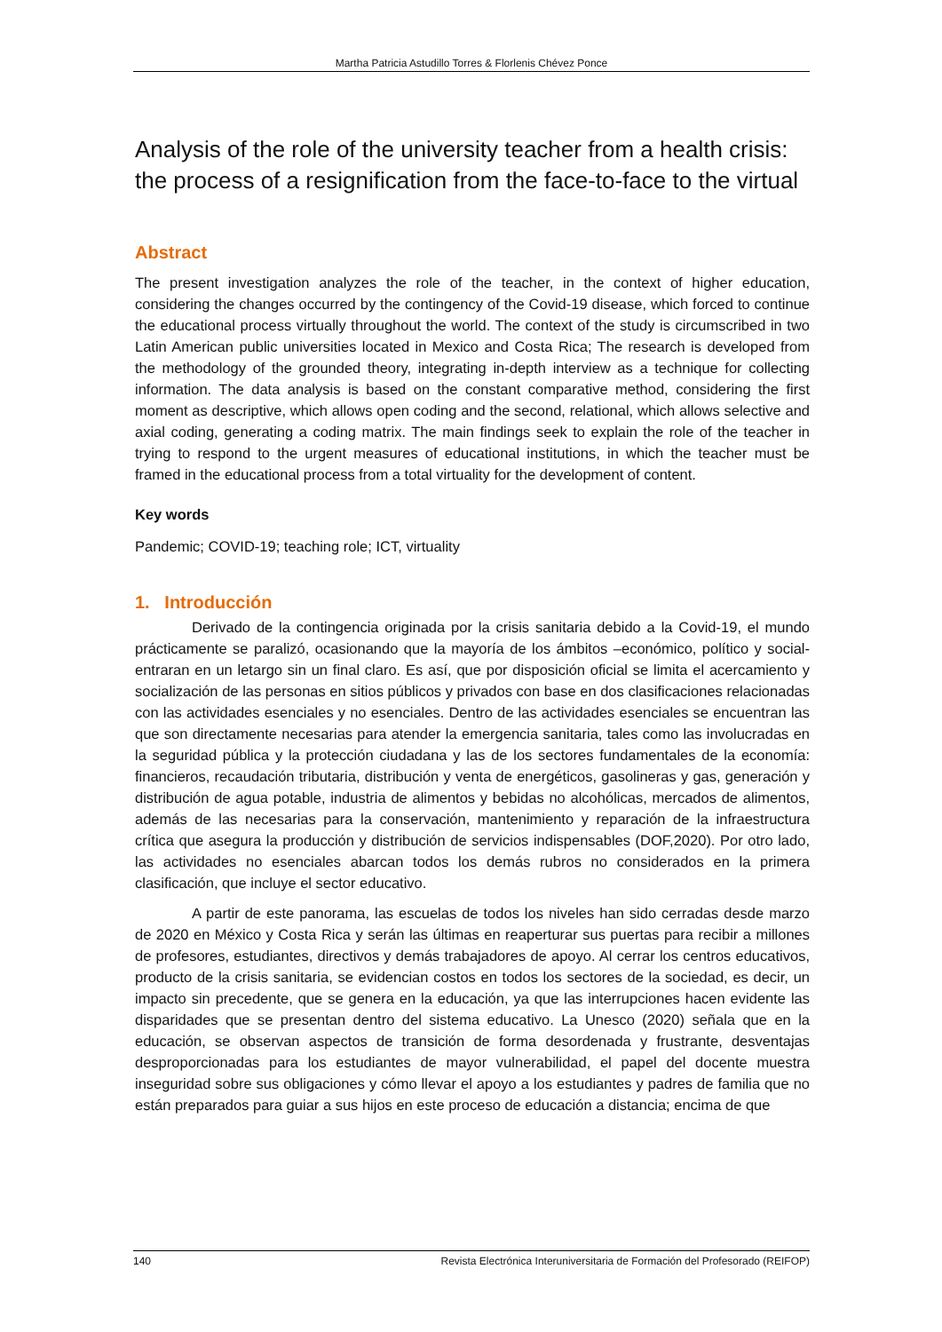Martha Patricia Astudillo Torres & Florlenis Chévez Ponce
Analysis of the role of the university teacher from a health crisis: the process of a resignification from the face-to-face to the virtual
Abstract
The present investigation analyzes the role of the teacher, in the context of higher education, considering the changes occurred by the contingency of the Covid-19 disease, which forced to continue the educational process virtually throughout the world. The context of the study is circumscribed in two Latin American public universities located in Mexico and Costa Rica; The research is developed from the methodology of the grounded theory, integrating in-depth interview as a technique for collecting information. The data analysis is based on the constant comparative method, considering the first moment as descriptive, which allows open coding and the second, relational, which allows selective and axial coding, generating a coding matrix. The main findings seek to explain the role of the teacher in trying to respond to the urgent measures of educational institutions, in which the teacher must be framed in the educational process from a total virtuality for the development of content.
Key words
Pandemic; COVID-19; teaching role; ICT, virtuality
1. Introducción
Derivado de la contingencia originada por la crisis sanitaria debido a la Covid-19, el mundo prácticamente se paralizó, ocasionando que la mayoría de los ámbitos –económico, político y social- entraran en un letargo sin un final claro. Es así, que por disposición oficial se limita el acercamiento y socialización de las personas en sitios públicos y privados con base en dos clasificaciones relacionadas con las actividades esenciales y no esenciales. Dentro de las actividades esenciales se encuentran las que son directamente necesarias para atender la emergencia sanitaria, tales como las involucradas en la seguridad pública y la protección ciudadana y las de los sectores fundamentales de la economía: financieros, recaudación tributaria, distribución y venta de energéticos, gasolineras y gas, generación y distribución de agua potable, industria de alimentos y bebidas no alcohólicas, mercados de alimentos, además de las necesarias para la conservación, mantenimiento y reparación de la infraestructura crítica que asegura la producción y distribución de servicios indispensables (DOF,2020). Por otro lado, las actividades no esenciales abarcan todos los demás rubros no considerados en la primera clasificación, que incluye el sector educativo.
A partir de este panorama, las escuelas de todos los niveles han sido cerradas desde marzo de 2020 en México y Costa Rica y serán las últimas en reaperturar sus puertas para recibir a millones de profesores, estudiantes, directivos y demás trabajadores de apoyo. Al cerrar los centros educativos, producto de la crisis sanitaria, se evidencian costos en todos los sectores de la sociedad, es decir, un impacto sin precedente, que se genera en la educación, ya que las interrupciones hacen evidente las disparidades que se presentan dentro del sistema educativo. La Unesco (2020) señala que en la educación, se observan aspectos de transición de forma desordenada y frustrante, desventajas desproporcionadas para los estudiantes de mayor vulnerabilidad, el papel del docente muestra inseguridad sobre sus obligaciones y cómo llevar el apoyo a los estudiantes y padres de familia que no están preparados para guiar a sus hijos en este proceso de educación a distancia; encima de que
140 Revista Electrónica Interuniversitaria de Formación del Profesorado (REIFOP)